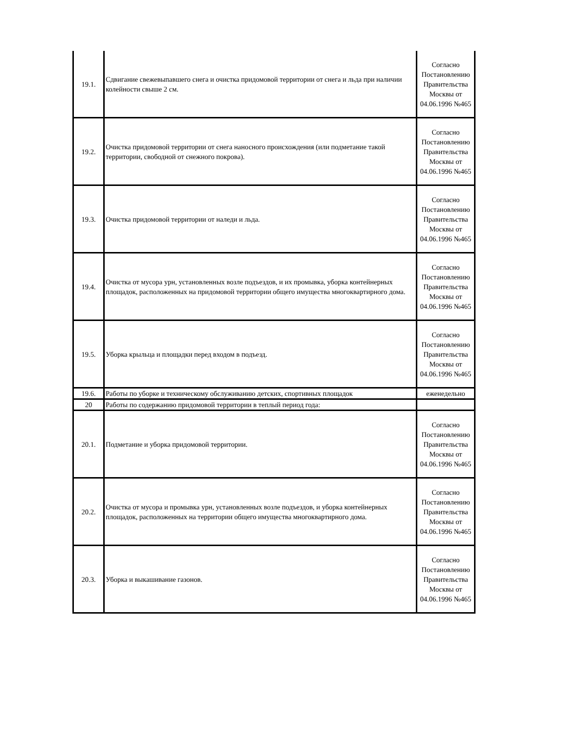| 19.1. | Сдвигание свежевыпавшего снега и очистка придомовой территории от снега и льда при наличии колейности свыше 2 см. | Согласно Постановлению Правительства Москвы от 04.06.1996 №465 |
| 19.2. | Очистка придомовой территории от снега наносного происхождения (или подметание такой территории, свободной от снежного покрова). | Согласно Постановлению Правительства Москвы от 04.06.1996 №465 |
| 19.3. | Очистка придомовой территории от наледи и льда. | Согласно Постановлению Правительства Москвы от 04.06.1996 №465 |
| 19.4. | Очистка от мусора урн, установленных возле подъездов, и их промывка, уборка контейнерных площадок, расположенных на придомовой территории общего имущества многоквартирного дома. | Согласно Постановлению Правительства Москвы от 04.06.1996 №465 |
| 19.5. | Уборка крыльца и площадки перед входом в подъезд. | Согласно Постановлению Правительства Москвы от 04.06.1996 №465 |
| 19.6. | Работы по уборке и техническому обслуживанию детских, спортивных площадок | еженедельно |
| 20 | Работы по содержанию придомовой территории в теплый период года: | |
| 20.1. | Подметание и уборка придомовой территории. | Согласно Постановлению Правительства Москвы от 04.06.1996 №465 |
| 20.2. | Очистка от мусора и промывка урн, установленных возле подъездов, и уборка контейнерных площадок, расположенных на территории общего имущества многоквартирного дома. | Согласно Постановлению Правительства Москвы от 04.06.1996 №465 |
| 20.3. | Уборка и выкашивание газонов. | Согласно Постановлению Правительства Москвы от 04.06.1996 №465 |